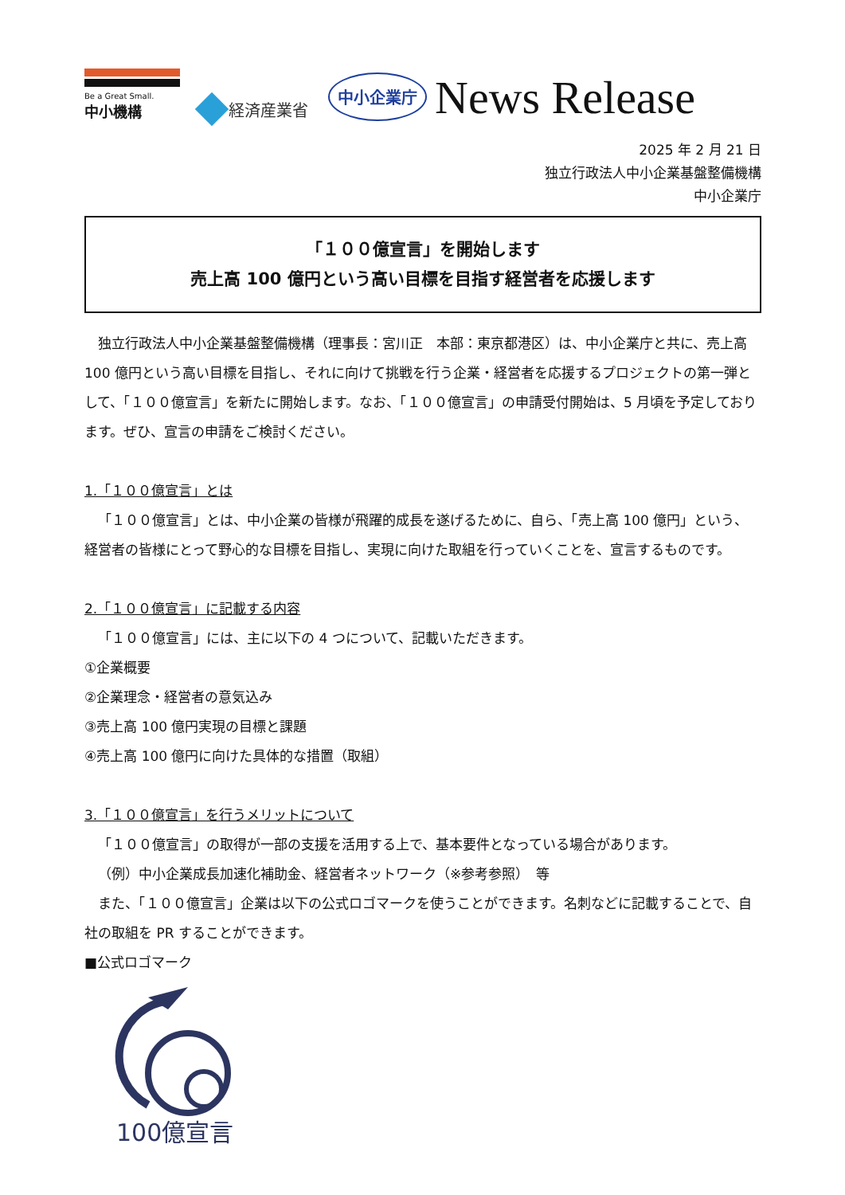Be a Great Small.
中小機構
経済産業省
中小企業庁
News Release
2025 年 2 月 21 日
独立行政法人中小企業基盤整備機構
中小企業庁
「１００億宣言」を開始します
売上高 100 億円という高い目標を目指す経営者を応援します
独立行政法人中小企業基盤整備機構（理事長：宮川正　本部：東京都港区）は、中小企業庁と共に、売上高 100 億円という高い目標を目指し、それに向けて挑戦を行う企業・経営者を応援するプロジェクトの第一弾として、「１００億宣言」を新たに開始します。なお、「１００億宣言」の申請受付開始は、5 月頃を予定しております。ぜひ、宣言の申請をご検討ください。
1.「１００億宣言」とは
「１００億宣言」とは、中小企業の皆様が飛躍的成長を遂げるために、自ら、「売上高 100 億円」という、経営者の皆様にとって野心的な目標を目指し、実現に向けた取組を行っていくことを、宣言するものです。
2.「１００億宣言」に記載する内容
「１００億宣言」には、主に以下の 4 つについて、記載いただきます。
①企業概要
②企業理念・経営者の意気込み
③売上高 100 億円実現の目標と課題
④売上高 100 億円に向けた具体的な措置（取組）
3.「１００億宣言」を行うメリットについて
「１００億宣言」の取得が一部の支援を活用する上で、基本要件となっている場合があります。
（例）中小企業成長加速化補助金、経営者ネットワーク（※参考参照）　等
また、「１００億宣言」企業は以下の公式ロゴマークを使うことができます。名刺などに記載することで、自社の取組を PR することができます。
■公式ロゴマーク
100億宣言